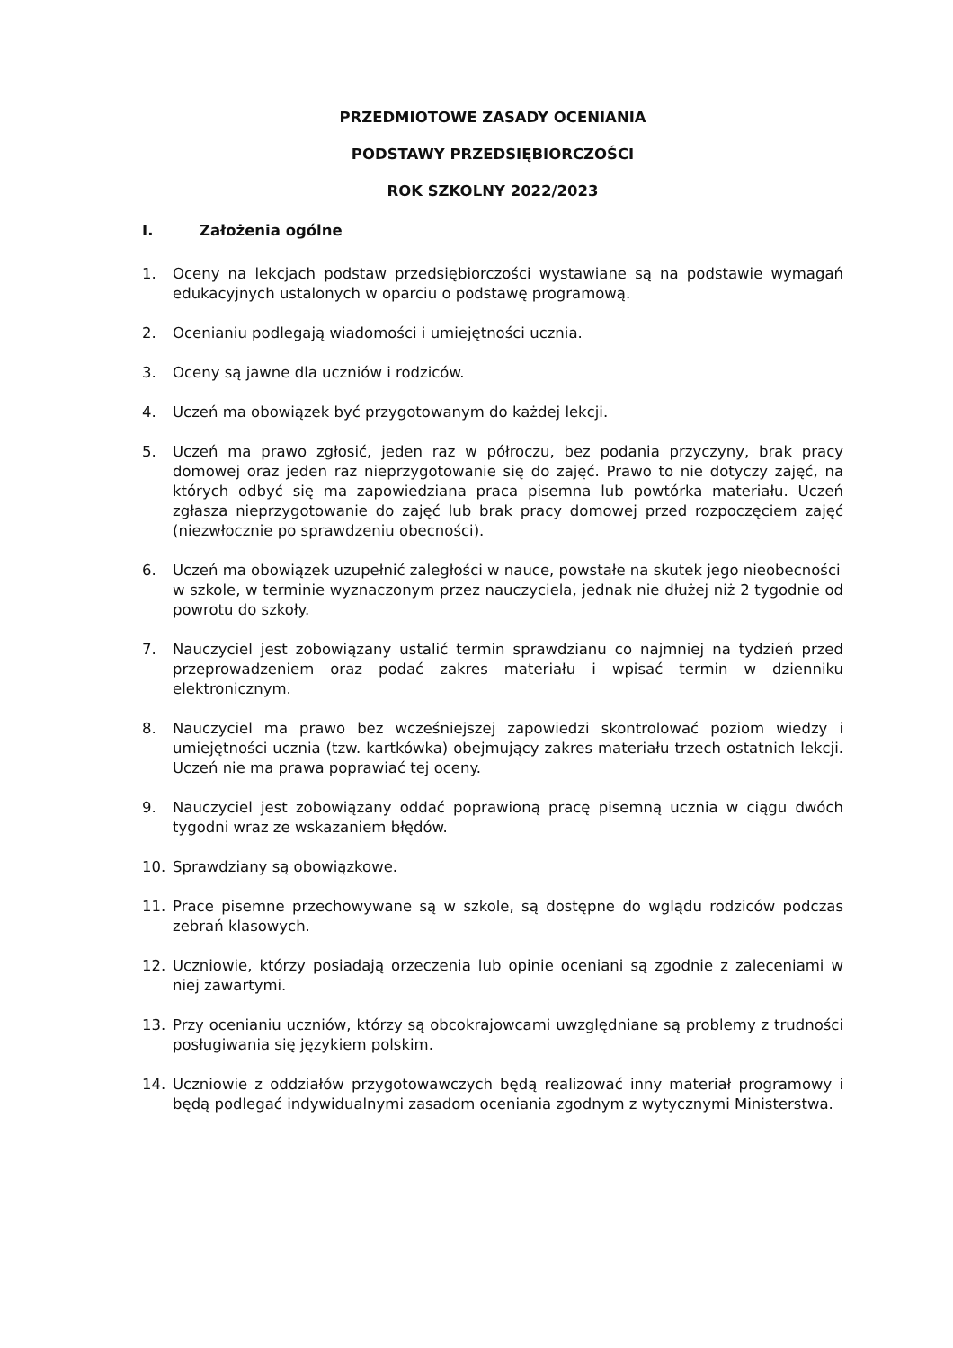PRZEDMIOTOWE ZASADY OCENIANIA
PODSTAWY PRZEDSIĘBIORCZOŚCI
ROK SZKOLNY 2022/2023
I. Założenia ogólne
1. Oceny na lekcjach podstaw przedsiębiorczości wystawiane są na podstawie wymagań edukacyjnych ustalonych w oparciu o podstawę programową.
2. Ocenianiu podlegają wiadomości i umiejętności ucznia.
3. Oceny są jawne dla uczniów i rodziców.
4. Uczeń ma obowiązek być przygotowanym do każdej lekcji.
5. Uczeń ma prawo zgłosić, jeden raz w półroczu, bez podania przyczyny, brak pracy domowej oraz jeden raz nieprzygotowanie się do zajęć. Prawo to nie dotyczy zajęć, na których odbyć się ma zapowiedziana praca pisemna lub powtórka materiału. Uczeń zgłasza nieprzygotowanie do zajęć lub brak pracy domowej przed rozpoczęciem zajęć (niezwłocznie po sprawdzeniu obecności).
6. Uczeń ma obowiązek uzupełnić zaległości w nauce, powstałe na skutek jego nieobecności
w szkole, w terminie wyznaczonym przez nauczyciela, jednak nie dłużej niż 2 tygodnie od powrotu do szkoły.
7. Nauczyciel jest zobowiązany ustalić termin sprawdzianu co najmniej na tydzień przed przeprowadzeniem oraz podać zakres materiału i wpisać termin w dzienniku elektronicznym.
8. Nauczyciel ma prawo bez wcześniejszej zapowiedzi skontrolować poziom wiedzy i umiejętności ucznia (tzw. kartkówka) obejmujący zakres materiału trzech ostatnich lekcji. Uczeń nie ma prawa poprawiać tej oceny.
9. Nauczyciel jest zobowiązany oddać poprawioną pracę pisemną ucznia w ciągu dwóch tygodni wraz ze wskazaniem błędów.
10. Sprawdziany są obowiązkowe.
11. Prace pisemne przechowywane są w szkole, są dostępne do wglądu rodziców podczas zebrań klasowych.
12. Uczniowie, którzy posiadają orzeczenia lub opinie oceniani są zgodnie z zaleceniami w niej zawartymi.
13. Przy ocenianiu uczniów, którzy są obcokrajowcami uwzględniane są problemy z trudności posługiwania się językiem polskim.
14. Uczniowie z oddziałów przygotowawczych będą realizować inny materiał programowy i będą podlegać indywidualnymi zasadom oceniania zgodnym z wytycznymi Ministerstwa.